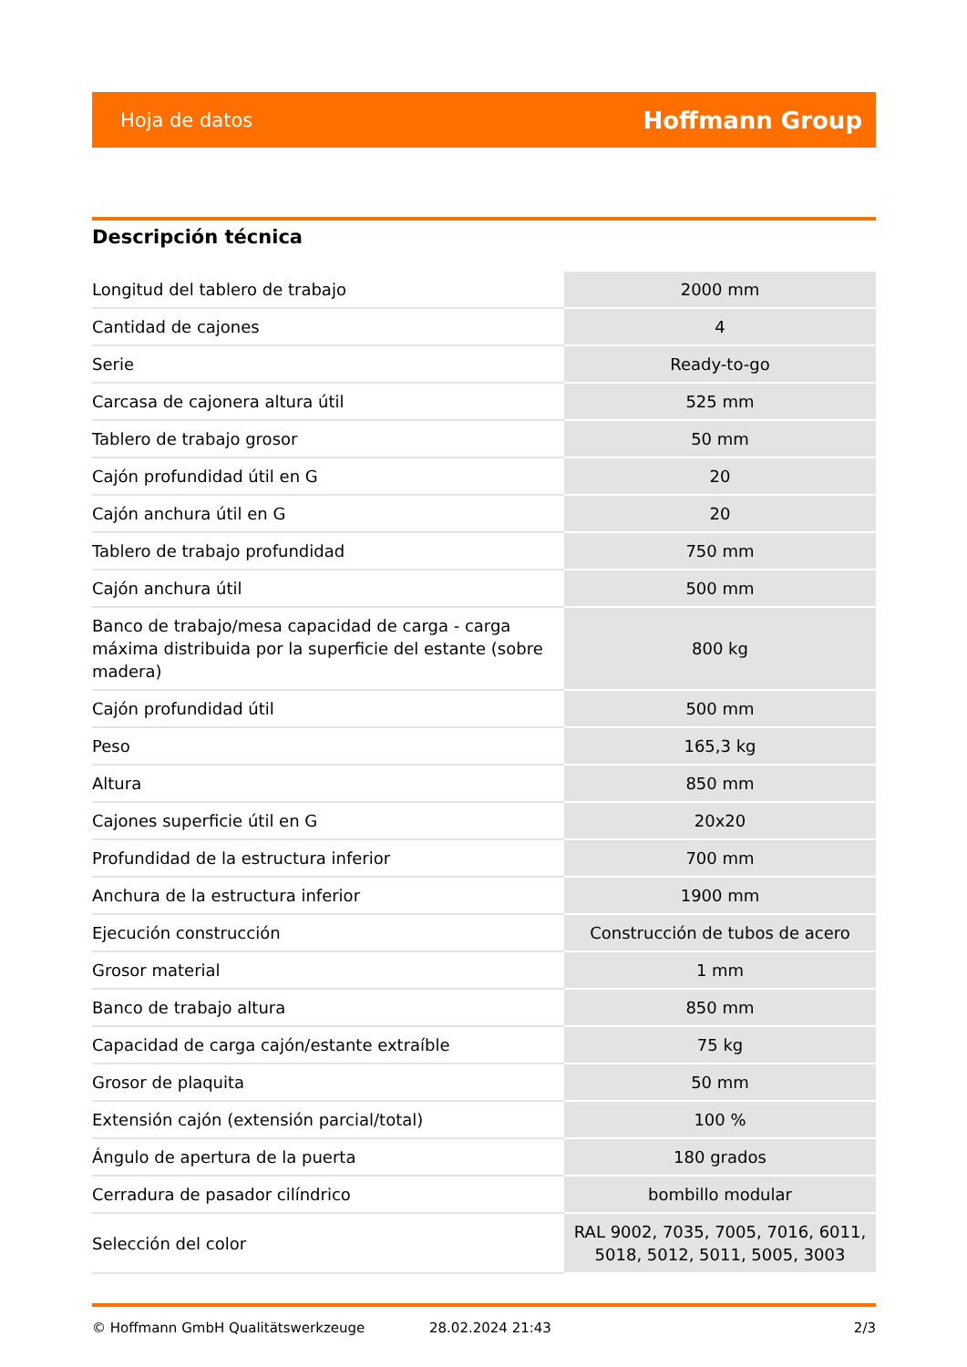Hoja de datos Hoffmann Group
Descripción técnica
| Longitud del tablero de trabajo | 2000 mm |
| Cantidad de cajones | 4 |
| Serie | Ready-to-go |
| Carcasa de cajonera altura útil | 525 mm |
| Tablero de trabajo grosor | 50 mm |
| Cajón profundidad útil en G | 20 |
| Cajón anchura útil en G | 20 |
| Tablero de trabajo profundidad | 750 mm |
| Cajón anchura útil | 500 mm |
| Banco de trabajo/mesa capacidad de carga - carga máxima distribuida por la superficie del estante (sobre madera) | 800 kg |
| Cajón profundidad útil | 500 mm |
| Peso | 165,3 kg |
| Altura | 850 mm |
| Cajones superficie útil en G | 20x20 |
| Profundidad de la estructura inferior | 700 mm |
| Anchura de la estructura inferior | 1900 mm |
| Ejecución construcción | Construcción de tubos de acero |
| Grosor material | 1 mm |
| Banco de trabajo altura | 850 mm |
| Capacidad de carga cajón/estante extraíble | 75 kg |
| Grosor de plaquita | 50 mm |
| Extensión cajón (extensión parcial/total) | 100 % |
| Ángulo de apertura de la puerta | 180 grados |
| Cerradura de pasador cilíndrico | bombillo modular |
| Selección del color | RAL 9002, 7035, 7005, 7016, 6011, 5018, 5012, 5011, 5005, 3003 |
© Hoffmann GmbH Qualitätswerkzeuge 28.02.2024 21:43 2/3